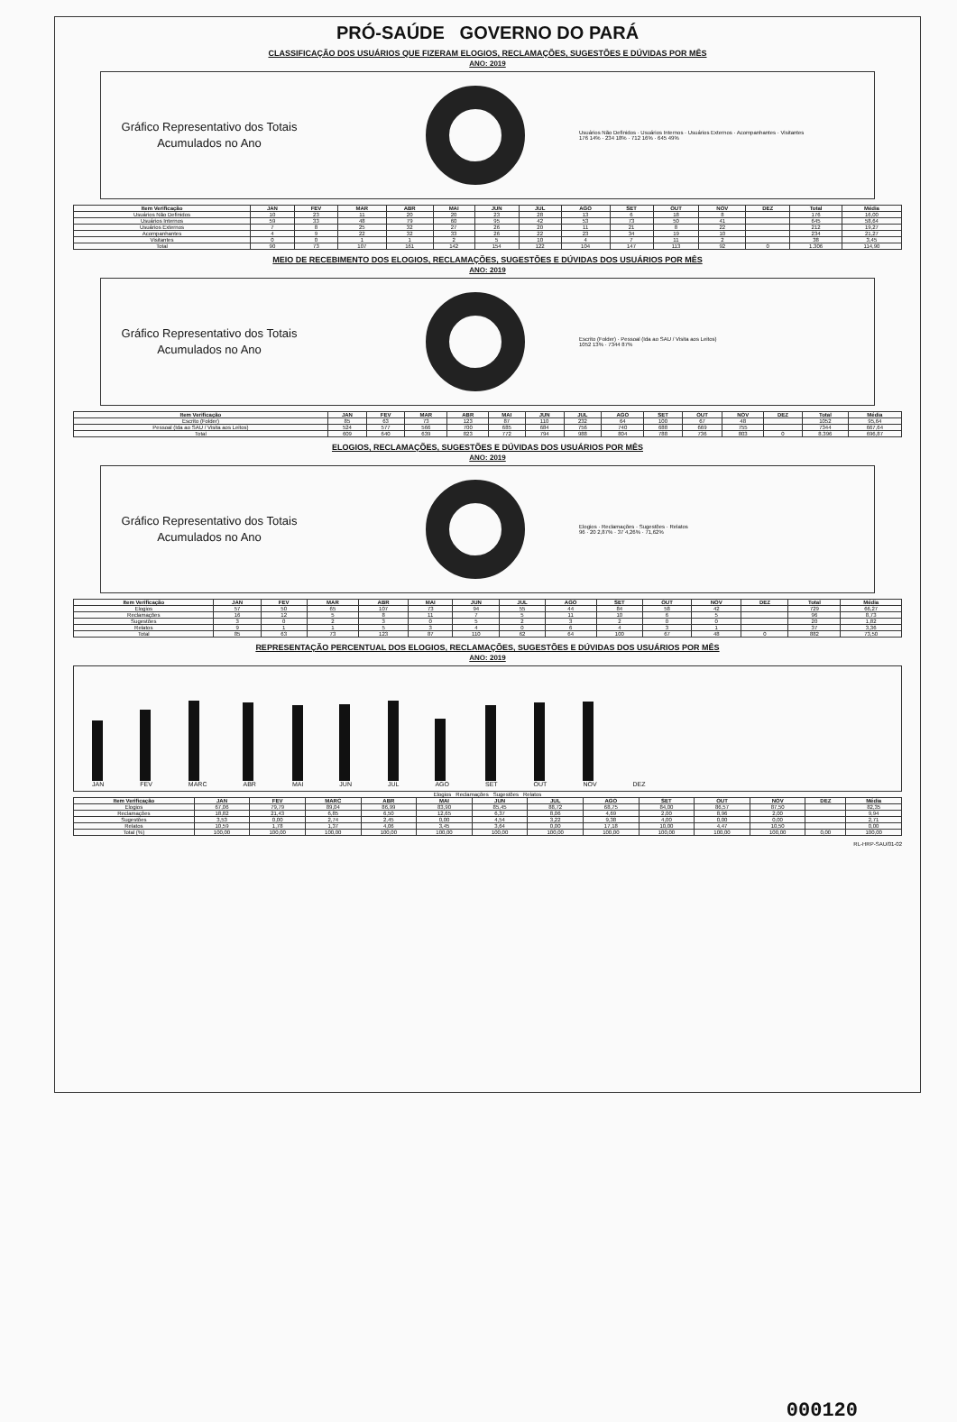PRÓ-SAÚDE GOVERNO DO PARÁ
CLASSIFICAÇÃO DOS USUÁRIOS QUE FIZERAM ELOGIOS, RECLAMAÇÕES, SUGESTÕES E DÚVIDAS POR MÊS
ANO: 2019
Gráfico Representativo dos Totais Acumulados no Ano
Usuários Não Definidos · Usuários Internos · Usuários Externos · Acompanhantes · Visitantes
176 14% · 234 18% · 712 16% · 645 49%
| Item Verificação | JAN | FEV | MAR | ABR | MAI | JUN | JUL | AGO | SET | OUT | NOV | DEZ | Total | Média |
| --- | --- | --- | --- | --- | --- | --- | --- | --- | --- | --- | --- | --- | --- | --- |
| Usuários Não Definidos | 10 | 23 | 11 | 20 | 20 | 23 | 28 | 13 | 6 | 18 | 8 | | 176 | 16,00 |
| Usuários Internos | 59 | 33 | 48 | 79 | 60 | 95 | 42 | 53 | 73 | 50 | 41 | | 645 | 58,64 |
| Usuários Externos | 7 | 8 | 25 | 32 | 27 | 26 | 20 | 11 | 21 | 8 | 22 | | 212 | 19,27 |
| Acompanhantes | 4 | 9 | 22 | 32 | 33 | 26 | 22 | 23 | 34 | 19 | 10 | | 234 | 21,27 |
| Visitantes | 0 | 0 | 1 | 1 | 2 | 5 | 10 | 4 | 7 | 11 | 2 | | 38 | 3,45 |
| Total | 90 | 73 | 107 | 161 | 142 | 154 | 122 | 104 | 147 | 113 | 92 | 0 | 1.306 | 114,90 |
MEIO DE RECEBIMENTO DOS ELOGIOS, RECLAMAÇÕES, SUGESTÕES E DÚVIDAS DOS USUÁRIOS POR MÊS
ANO: 2019
Gráfico Representativo dos Totais Acumulados no Ano
Escrito (Folder) · Pessoal (Ida ao SAU / Visita aos Leitos)
1052 13% · 7344 87%
| Item Verificação | JAN | FEV | MAR | ABR | MAI | JUN | JUL | AGO | SET | OUT | NOV | DEZ | Total | Média |
| --- | --- | --- | --- | --- | --- | --- | --- | --- | --- | --- | --- | --- | --- | --- |
| Escrito (Folder) | 85 | 63 | 73 | 123 | 87 | 110 | 232 | 64 | 100 | 67 | 48 | | 1052 | 95,64 |
| Pessoal (Ida ao SAU / Visita aos Leitos) | 524 | 577 | 566 | 700 | 685 | 684 | 756 | 740 | 688 | 669 | 755 | | 7344 | 667,64 |
| Total | 609 | 640 | 639 | 823 | 772 | 794 | 988 | 804 | 788 | 736 | 803 | 0 | 8.396 | 696,87 |
ELOGIOS, RECLAMAÇÕES, SUGESTÕES E DÚVIDAS DOS USUÁRIOS POR MÊS
ANO: 2019
Gráfico Representativo dos Totais Acumulados no Ano
Elogios · Reclamações · Sugestões · Relatos
96 · 20 2,87% · 37 4,26% · 71,62%
| Item Verificação | JAN | FEV | MAR | ABR | MAI | JUN | JUL | AGO | SET | OUT | NOV | DEZ | Total | Média |
| --- | --- | --- | --- | --- | --- | --- | --- | --- | --- | --- | --- | --- | --- | --- |
| Elogios | 57 | 50 | 65 | 107 | 73 | 94 | 55 | 44 | 84 | 58 | 42 | | 729 | 66,27 |
| Reclamações | 16 | 12 | 5 | 8 | 11 | 7 | 5 | 11 | 10 | 6 | 5 | | 96 | 8,73 |
| Sugestões | 3 | 0 | 2 | 3 | 0 | 5 | 2 | 3 | 2 | 0 | 0 | | 20 | 1,82 |
| Relatos | 9 | 1 | 1 | 5 | 3 | 4 | 0 | 6 | 4 | 3 | 1 | | 37 | 3,36 |
| Total | 85 | 63 | 73 | 123 | 87 | 110 | 62 | 64 | 100 | 67 | 48 | 0 | 882 | 73,50 |
REPRESENTAÇÃO PERCENTUAL DOS ELOGIOS, RECLAMAÇÕES, SUGESTÕES E DÚVIDAS DOS USUÁRIOS POR MÊS
ANO: 2019
JAN
FEV
MARC
ABR
MAI
JUN
JUL
AGO
SET
OUT
NOV
DEZ
Elogios Reclamações Sugestões Relatos
| Item Verificação | JAN | FEV | MARC | ABR | MAI | JUN | JUL | AGO | SET | OUT | NOV | DEZ | Média |
| --- | --- | --- | --- | --- | --- | --- | --- | --- | --- | --- | --- | --- | --- |
| Elogios | 67,06 | 79,79 | 89,04 | 86,99 | 83,90 | 85,45 | 88,72 | 68,75 | 84,00 | 86,57 | 87,50 | | 82,35 |
| Reclamações | 18,82 | 21,43 | 6,85 | 6,50 | 12,65 | 6,37 | 8,06 | 4,69 | 2,00 | 8,96 | 2,00 | | 9,94 |
| Sugestões | 3,53 | 0,00 | 2,74 | 2,45 | 0,00 | 4,54 | 3,22 | 9,38 | 4,00 | 0,00 | 0,00 | | 2,71 |
| Relatos | 10,59 | 1,78 | 1,37 | 4,06 | 3,45 | 3,64 | 0,00 | 17,18 | 10,00 | 4,47 | 10,50 | | 0,00 |
| Total (%) | 100,00 | 100,00 | 100,00 | 100,00 | 100,00 | 100,00 | 100,00 | 100,00 | 100,00 | 100,00 | 100,00 | 0,00 | 100,00 |
RL-HRP-SAU/01-02
000120